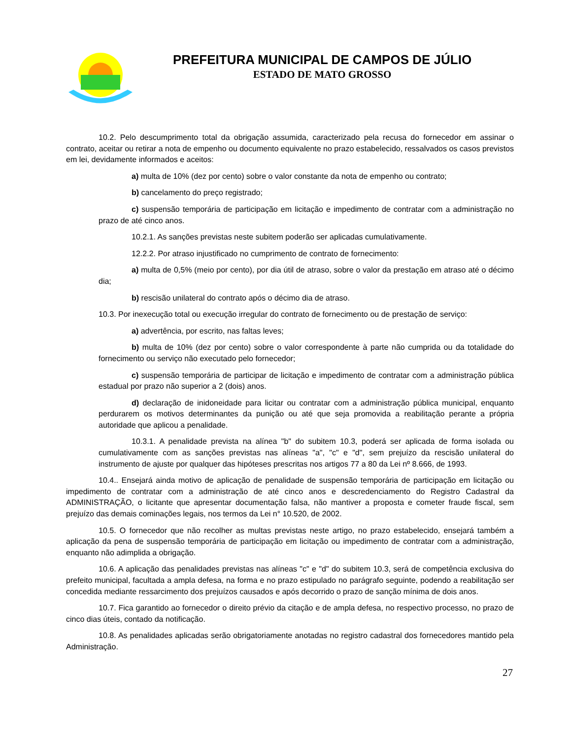PREFEITURA MUNICIPAL DE CAMPOS DE JÚLIO
ESTADO DE MATO GROSSO
10.2. Pelo descumprimento total da obrigação assumida, caracterizado pela recusa do fornecedor em assinar o contrato, aceitar ou retirar a nota de empenho ou documento equivalente no prazo estabelecido, ressalvados os casos previstos em lei, devidamente informados e aceitos:
a) multa de 10% (dez por cento) sobre o valor constante da nota de empenho ou contrato;
b) cancelamento do preço registrado;
c) suspensão temporária de participação em licitação e impedimento de contratar com a administração no prazo de até cinco anos.
10.2.1. As sanções previstas neste subitem poderão ser aplicadas cumulativamente.
12.2.2. Por atraso injustificado no cumprimento de contrato de fornecimento:
a) multa de 0,5% (meio por cento), por dia útil de atraso, sobre o valor da prestação em atraso até o décimo dia;
b) rescisão unilateral do contrato após o décimo dia de atraso.
10.3. Por inexecução total ou execução irregular do contrato de fornecimento ou de prestação de serviço:
a) advertência, por escrito, nas faltas leves;
b) multa de 10% (dez por cento) sobre o valor correspondente à parte não cumprida ou da totalidade do fornecimento ou serviço não executado pelo fornecedor;
c) suspensão temporária de participar de licitação e impedimento de contratar com a administração pública estadual por prazo não superior a 2 (dois) anos.
d) declaração de inidoneidade para licitar ou contratar com a administração pública municipal, enquanto perdurarem os motivos determinantes da punição ou até que seja promovida a reabilitação perante a própria autoridade que aplicou a penalidade.
10.3.1. A penalidade prevista na alínea "b" do subitem 10.3, poderá ser aplicada de forma isolada ou cumulativamente com as sanções previstas nas alíneas "a", "c" e "d", sem prejuízo da rescisão unilateral do instrumento de ajuste por qualquer das hipóteses prescritas nos artigos 77 a 80 da Lei nº 8.666, de 1993.
10.4.. Ensejará ainda motivo de aplicação de penalidade de suspensão temporária de participação em licitação ou impedimento de contratar com a administração de até cinco anos e descredenciamento do Registro Cadastral da ADMINISTRAÇÃO, o licitante que apresentar documentação falsa, não mantiver a proposta e cometer fraude fiscal, sem prejuízo das demais cominações legais, nos termos da Lei n° 10.520, de 2002.
10.5. O fornecedor que não recolher as multas previstas neste artigo, no prazo estabelecido, ensejará também a aplicação da pena de suspensão temporária de participação em licitação ou impedimento de contratar com a administração, enquanto não adimplida a obrigação.
10.6. A aplicação das penalidades previstas nas alíneas "c" e "d" do subitem 10.3, será de competência exclusiva do prefeito municipal, facultada a ampla defesa, na forma e no prazo estipulado no parágrafo seguinte, podendo a reabilitação ser concedida mediante ressarcimento dos prejuízos causados e após decorrido o prazo de sanção mínima de dois anos.
10.7. Fica garantido ao fornecedor o direito prévio da citação e de ampla defesa, no respectivo processo, no prazo de cinco dias úteis, contado da notificação.
10.8. As penalidades aplicadas serão obrigatoriamente anotadas no registro cadastral dos fornecedores mantido pela Administração.
27